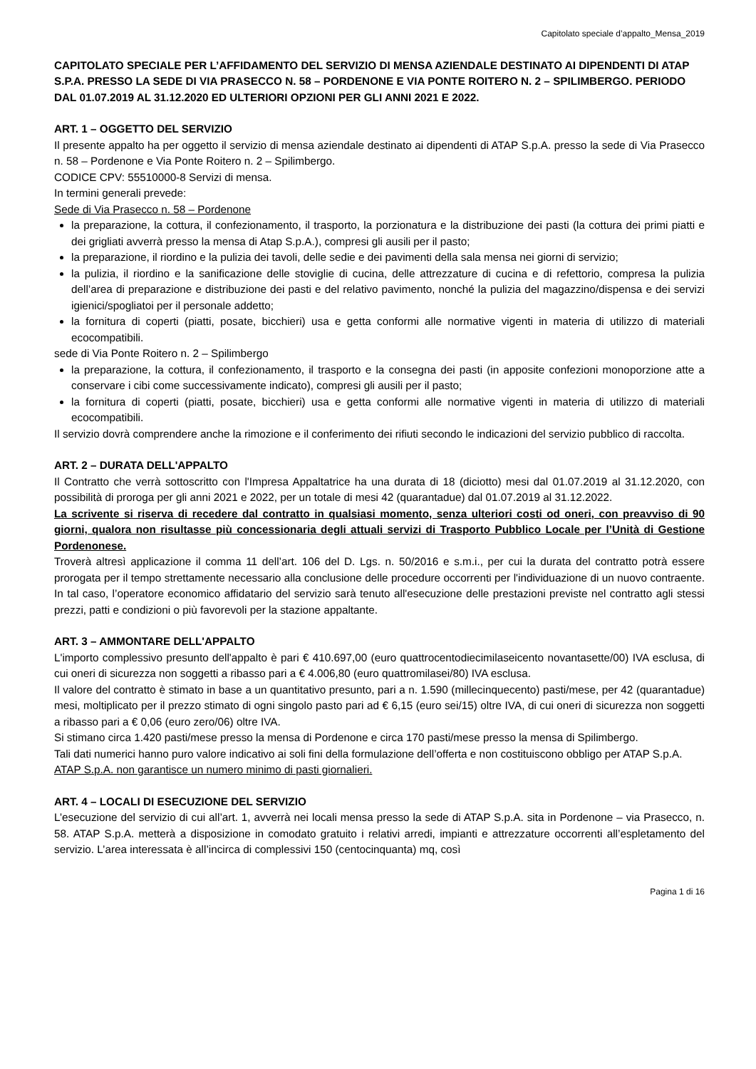Capitolato speciale d’appalto_Mensa_2019
CAPITOLATO SPECIALE PER L’AFFIDAMENTO DEL SERVIZIO DI MENSA AZIENDALE DESTINATO AI DIPENDENTI DI ATAP S.P.A. PRESSO LA SEDE DI VIA PRASECCO N. 58 – PORDENONE E VIA PONTE ROITERO N. 2 – SPILIMBERGO. PERIODO DAL 01.07.2019 AL 31.12.2020 ED ULTERIORI OPZIONI PER GLI ANNI 2021 E 2022.
ART. 1 – OGGETTO DEL SERVIZIO
Il presente appalto ha per oggetto il servizio di mensa aziendale destinato ai dipendenti di ATAP S.p.A. presso la sede di Via Prasecco n. 58 – Pordenone e Via Ponte Roitero n. 2 – Spilimbergo.
CODICE CPV: 55510000-8 Servizi di mensa.
In termini generali prevede:
Sede di Via Prasecco n. 58 – Pordenone
la preparazione, la cottura, il confezionamento, il trasporto, la porzionatura e la distribuzione dei pasti (la cottura dei primi piatti e dei grigliati avverrà presso la mensa di Atap S.p.A.), compresi gli ausili per il pasto;
la preparazione, il riordino e la pulizia dei tavoli, delle sedie e dei pavimenti della sala mensa nei giorni di servizio;
la pulizia, il riordino e la sanificazione delle stoviglie di cucina, delle attrezzature di cucina e di refettorio, compresa la pulizia dell’area di preparazione e distribuzione dei pasti e del relativo pavimento, nonché la pulizia del magazzino/dispensa e dei servizi igienici/spogliatoi per il personale addetto;
la fornitura di coperti (piatti, posate, bicchieri) usa e getta conformi alle normative vigenti in materia di utilizzo di materiali ecocompatibili.
sede di Via Ponte Roitero n. 2 – Spilimbergo
la preparazione, la cottura, il confezionamento, il trasporto e la consegna dei pasti (in apposite confezioni monoporzione atte a conservare i cibi come successivamente indicato), compresi gli ausili per il pasto;
la fornitura di coperti (piatti, posate, bicchieri) usa e getta conformi alle normative vigenti in materia di utilizzo di materiali ecocompatibili.
Il servizio dovrà comprendere anche la rimozione e il conferimento dei rifiuti secondo le indicazioni del servizio pubblico di raccolta.
ART. 2 – DURATA DELL'APPALTO
Il Contratto che verrà sottoscritto con l'Impresa Appaltatrice ha una durata di 18 (diciotto) mesi dal 01.07.2019 al 31.12.2020, con possibilità di proroga per gli anni 2021 e 2022, per un totale di mesi 42 (quarantadue) dal 01.07.2019 al 31.12.2022.
La scrivente si riserva di recedere dal contratto in qualsiasi momento, senza ulteriori costi od oneri, con preavviso di 90 giorni, qualora non risultasse più concessionaria degli attuali servizi di Trasporto Pubblico Locale per l’Unità di Gestione Pordenonese.
Troverà altresì applicazione il comma 11 dell’art. 106 del D. Lgs. n. 50/2016 e s.m.i., per cui la durata del contratto potrà essere prorogata per il tempo strettamente necessario alla conclusione delle procedure occorrenti per l'individuazione di un nuovo contraente. In tal caso, l’operatore economico affidatario del servizio sarà tenuto all'esecuzione delle prestazioni previste nel contratto agli stessi prezzi, patti e condizioni o più favorevoli per la stazione appaltante.
ART. 3 – AMMONTARE DELL'APPALTO
L'importo complessivo presunto dell'appalto è pari € 410.697,00 (euro quattrocentodiecimilaseicento novantasette/00) IVA esclusa, di cui oneri di sicurezza non soggetti a ribasso pari a € 4.006,80 (euro quattromilasei/80) IVA esclusa.
Il valore del contratto è stimato in base a un quantitativo presunto, pari a n. 1.590 (millecinquecento) pasti/mese, per 42 (quarantadue) mesi, moltiplicato per il prezzo stimato di ogni singolo pasto pari ad € 6,15 (euro sei/15) oltre IVA, di cui oneri di sicurezza non soggetti a ribasso pari a € 0,06 (euro zero/06) oltre IVA.
Si stimano circa 1.420 pasti/mese presso la mensa di Pordenone e circa 170 pasti/mese presso la mensa di Spilimbergo.
Tali dati numerici hanno puro valore indicativo ai soli fini della formulazione dell’offerta e non costituiscono obbligo per ATAP S.p.A.
ATAP S.p.A. non garantisce un numero minimo di pasti giornalieri.
ART. 4 – LOCALI DI ESECUZIONE DEL SERVIZIO
L’esecuzione del servizio di cui all’art. 1, avverrà nei locali mensa presso la sede di ATAP S.p.A. sita in Pordenone – via Prasecco, n. 58. ATAP S.p.A. metterà a disposizione in comodato gratuito i relativi arredi, impianti e attrezzature occorrenti all’espletamento del servizio. L’area interessata è all’incirca di complessivi 150 (centocinquanta) mq, così
Pagina 1 di 16